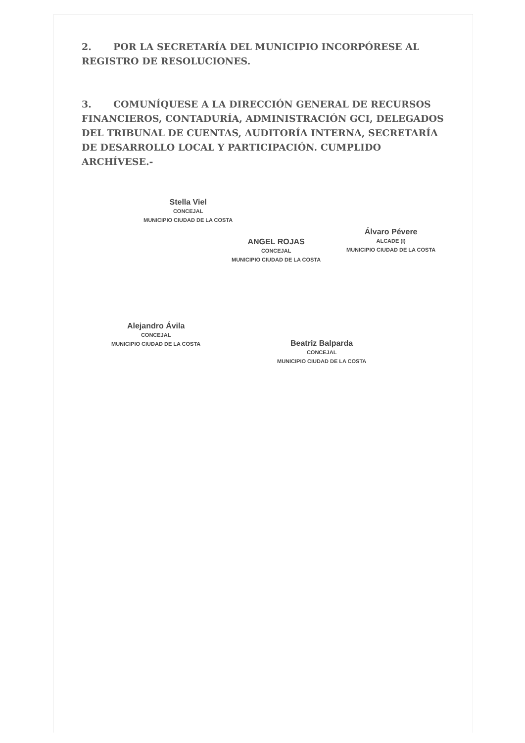2. POR LA SECRETARÍA DEL MUNICIPIO INCORPÓRESE AL REGISTRO DE RESOLUCIONES.
3. COMUNÍQUESE A LA DIRECCIÓN GENERAL DE RECURSOS FINANCIEROS, CONTADURÍA, ADMINISTRACIÓN GCI, DELEGADOS DEL TRIBUNAL DE CUENTAS, AUDITORÍA INTERNA, SECRETARÍA DE DESARROLLO LOCAL Y PARTICIPACIÓN. CUMPLIDO ARCHÍVESE.-
Stella Viel
CONCEJAL
MUNICIPIO CIUDAD DE LA COSTA
ANGEL ROJAS
CONCEJAL
MUNICIPIO CIUDAD DE LA COSTA
Álvaro Pévere
ALCADE (I)
MUNICIPIO CIUDAD DE LA COSTA
Alejandro Ávila
CONCEJAL
MUNICIPIO CIUDAD DE LA COSTA
Beatriz Balparda
CONCEJAL
MUNICIPIO CIUDAD DE LA COSTA